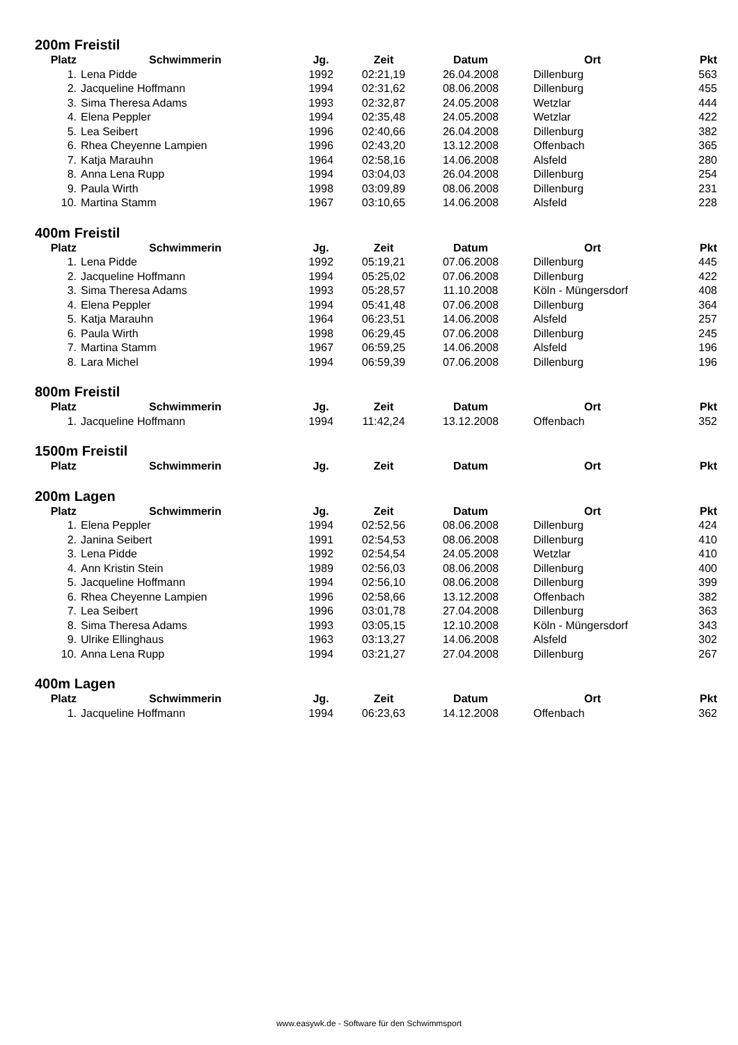200m Freistil
| Platz | Schwimmerin | Jg. | Zeit | Datum | Ort | Pkt |
| --- | --- | --- | --- | --- | --- | --- |
| 1. | Lena Pidde | 1992 | 02:21,19 | 26.04.2008 | Dillenburg | 563 |
| 2. | Jacqueline Hoffmann | 1994 | 02:31,62 | 08.06.2008 | Dillenburg | 455 |
| 3. | Sima Theresa Adams | 1993 | 02:32,87 | 24.05.2008 | Wetzlar | 444 |
| 4. | Elena Peppler | 1994 | 02:35,48 | 24.05.2008 | Wetzlar | 422 |
| 5. | Lea Seibert | 1996 | 02:40,66 | 26.04.2008 | Dillenburg | 382 |
| 6. | Rhea Cheyenne Lampien | 1996 | 02:43,20 | 13.12.2008 | Offenbach | 365 |
| 7. | Katja Marauhn | 1964 | 02:58,16 | 14.06.2008 | Alsfeld | 280 |
| 8. | Anna Lena Rupp | 1994 | 03:04,03 | 26.04.2008 | Dillenburg | 254 |
| 9. | Paula Wirth | 1998 | 03:09,89 | 08.06.2008 | Dillenburg | 231 |
| 10. | Martina Stamm | 1967 | 03:10,65 | 14.06.2008 | Alsfeld | 228 |
400m Freistil
| Platz | Schwimmerin | Jg. | Zeit | Datum | Ort | Pkt |
| --- | --- | --- | --- | --- | --- | --- |
| 1. | Lena Pidde | 1992 | 05:19,21 | 07.06.2008 | Dillenburg | 445 |
| 2. | Jacqueline Hoffmann | 1994 | 05:25,02 | 07.06.2008 | Dillenburg | 422 |
| 3. | Sima Theresa Adams | 1993 | 05:28,57 | 11.10.2008 | Köln - Müngersdorf | 408 |
| 4. | Elena Peppler | 1994 | 05:41,48 | 07.06.2008 | Dillenburg | 364 |
| 5. | Katja Marauhn | 1964 | 06:23,51 | 14.06.2008 | Alsfeld | 257 |
| 6. | Paula Wirth | 1998 | 06:29,45 | 07.06.2008 | Dillenburg | 245 |
| 7. | Martina Stamm | 1967 | 06:59,25 | 14.06.2008 | Alsfeld | 196 |
| 8. | Lara Michel | 1994 | 06:59,39 | 07.06.2008 | Dillenburg | 196 |
800m Freistil
| Platz | Schwimmerin | Jg. | Zeit | Datum | Ort | Pkt |
| --- | --- | --- | --- | --- | --- | --- |
| 1. | Jacqueline Hoffmann | 1994 | 11:42,24 | 13.12.2008 | Offenbach | 352 |
1500m Freistil
| Platz | Schwimmerin | Jg. | Zeit | Datum | Ort | Pkt |
| --- | --- | --- | --- | --- | --- | --- |
200m Lagen
| Platz | Schwimmerin | Jg. | Zeit | Datum | Ort | Pkt |
| --- | --- | --- | --- | --- | --- | --- |
| 1. | Elena Peppler | 1994 | 02:52,56 | 08.06.2008 | Dillenburg | 424 |
| 2. | Janina Seibert | 1991 | 02:54,53 | 08.06.2008 | Dillenburg | 410 |
| 3. | Lena Pidde | 1992 | 02:54,54 | 24.05.2008 | Wetzlar | 410 |
| 4. | Ann Kristin Stein | 1989 | 02:56,03 | 08.06.2008 | Dillenburg | 400 |
| 5. | Jacqueline Hoffmann | 1994 | 02:56,10 | 08.06.2008 | Dillenburg | 399 |
| 6. | Rhea Cheyenne Lampien | 1996 | 02:58,66 | 13.12.2008 | Offenbach | 382 |
| 7. | Lea Seibert | 1996 | 03:01,78 | 27.04.2008 | Dillenburg | 363 |
| 8. | Sima Theresa Adams | 1993 | 03:05,15 | 12.10.2008 | Köln - Müngersdorf | 343 |
| 9. | Ulrike Ellinghaus | 1963 | 03:13,27 | 14.06.2008 | Alsfeld | 302 |
| 10. | Anna Lena Rupp | 1994 | 03:21,27 | 27.04.2008 | Dillenburg | 267 |
400m Lagen
| Platz | Schwimmerin | Jg. | Zeit | Datum | Ort | Pkt |
| --- | --- | --- | --- | --- | --- | --- |
| 1. | Jacqueline Hoffmann | 1994 | 06:23,63 | 14.12.2008 | Offenbach | 362 |
www.easywk.de - Software für den Schwimmsport